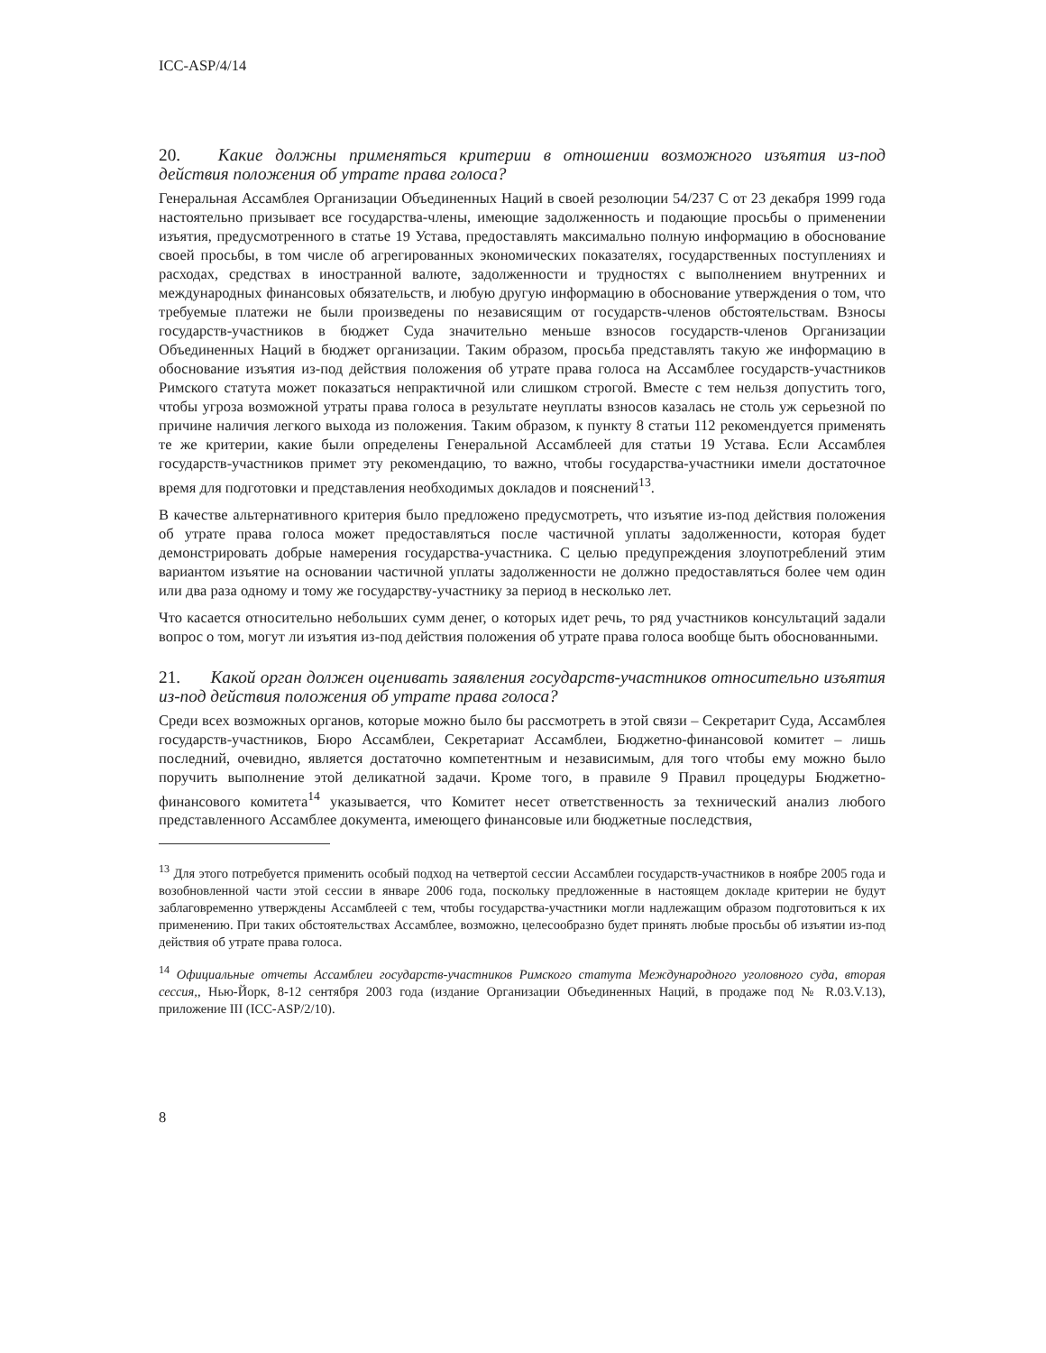ICC-ASP/4/14
20. Какие должны применяться критерии в отношении возможного изъятия из-под действия положения об утрате права голоса?
Генеральная Ассамблея Организации Объединенных Наций в своей резолюции 54/237 C от 23 декабря 1999 года настоятельно призывает все государства-члены, имеющие задолженность и подающие просьбы о применении изъятия, предусмотренного в статье 19 Устава, предоставлять максимально полную информацию в обоснование своей просьбы, в том числе об агрегированных экономических показателях, государственных поступлениях и расходах, средствах в иностранной валюте, задолженности и трудностях с выполнением внутренних и международных финансовых обязательств, и любую другую информацию в обоснование утверждения о том, что требуемые платежи не были произведены по независящим от государств-членов обстоятельствам. Взносы государств-участников в бюджет Суда значительно меньше взносов государств-членов Организации Объединенных Наций в бюджет организации. Таким образом, просьба представлять такую же информацию в обоснование изъятия из-под действия положения об утрате права голоса на Ассамблее государств-участников Римского статута может показаться непрактичной или слишком строгой. Вместе с тем нельзя допустить того, чтобы угроза возможной утраты права голоса в результате неуплаты взносов казалась не столь уж серьезной по причине наличия легкого выхода из положения. Таким образом, к пункту 8 статьи 112 рекомендуется применять те же критерии, какие были определены Генеральной Ассамблеей для статьи 19 Устава. Если Ассамблея государств-участников примет эту рекомендацию, то важно, чтобы государства-участники имели достаточное время для подготовки и представления необходимых докладов и пояснений<sup>13</sup>.
В качестве альтернативного критерия было предложено предусмотреть, что изъятие из-под действия положения об утрате права голоса может предоставляться после частичной уплаты задолженности, которая будет демонстрировать добрые намерения государства-участника. С целью предупреждения злоупотреблений этим вариантом изъятие на основании частичной уплаты задолженности не должно предоставляться более чем один или два раза одному и тому же государству-участнику за период в несколько лет.
Что касается относительно небольших сумм денег, о которых идет речь, то ряд участников консультаций задали вопрос о том, могут ли изъятия из-под действия положения об утрате права голоса вообще быть обоснованными.
21. Какой орган должен оценивать заявления государств-участников относительно изъятия из-под действия положения об утрате права голоса?
Среди всех возможных органов, которые можно было бы рассмотреть в этой связи – Секретарит Суда, Ассамблея государств-участников, Бюро Ассамблеи, Секретариат Ассамблеи, Бюджетно-финансовой комитет – лишь последний, очевидно, является достаточно компетентным и независимым, для того чтобы ему можно было поручить выполнение этой деликатной задачи. Кроме того, в правиле 9 Правил процедуры Бюджетно-финансового комитета<sup>14</sup> указывается, что Комитет несет ответственность за технический анализ любого представленного Ассамблее документа, имеющего финансовые или бюджетные последствия,
<sup>13</sup> Для этого потребуется применить особый подход на четвертой сессии Ассамблеи государств-участников в ноябре 2005 года и возобновленной части этой сессии в январе 2006 года, поскольку предложенные в настоящем докладе критерии не будут заблаговременно утверждены Ассамблеей с тем, чтобы государства-участники могли надлежащим образом подготовиться к их применению. При таких обстоятельствах Ассамблее, возможно, целесообразно будет принять любые просьбы об изъятии из-под действия об утрате права голоса.
<sup>14</sup> Официальные отчеты Ассамблеи государств-участников Римского статута Международного уголовного суда, вторая сессия,, Нью-Йорк, 8-12 сентября 2003 года (издание Организации Объединенных Наций, в продаже под № R.03.V.13), приложение III (ICC-ASP/2/10).
8